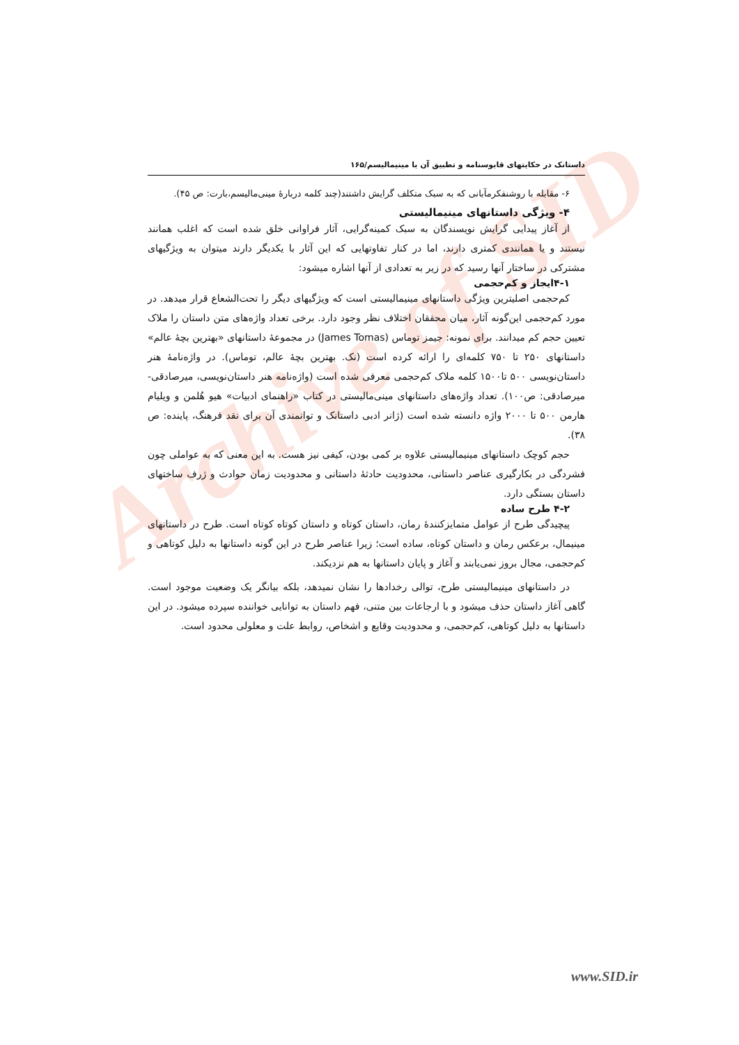Archive of SID
داستانک در حکایتهای قابوسنامه و تطبیق آن با مینیمالیسم/۱۶۵
۶- مقابله با روشنفکرمآبانی که به سبک متکلف گرایش داشتند(چند کلمه دربارهٔ مینی‌مالیسم،بارت: ص ۴۵).
۴- ویژگی داستانهای مینیمالیستی
از آغاز پیدایی گرایش نویسندگان به سبک کمینه‌گرایی، آثار فراوانی خلق شده است که اغلب همانند نیستند و یا همانندی کمتری دارند، اما در کنار تفاوتهایی که این آثار با یکدیگر دارند میتوان به ویژگیهای مشترکی در ساختار آنها رسید که در زیر به تعدادی از آنها اشاره میشود:
۴-۱ایجاز و کم‌حجمی
کم‌حجمی اصلیترین ویژگی داستانهای مینیمالیستی است که ویژگیهای دیگر را تحت‌الشعاع قرار میدهد. در مورد کم‌حجمی این‌گونه آثار، میان محققان اختلاف نظر وجود دارد. برخی تعداد واژه‌های متن داستان را ملاک تعیین حجم کم میدانند. برای نمونه: جیمز توماس (James Tomas) در مجموعهٔ داستانهای «بهترین بچهٔ عالم» داستانهای ۲۵۰ تا ۷۵۰ کلمه‌ای را ارائه کرده است (نک. بهترین بچهٔ عالم، توماس). در واژه‌نامهٔ هنر داستان‌نویسی ۵۰۰ تا۱۵۰۰ کلمه ملاک کم‌حجمی معرفی شده است (واژه‌نامه هنر داستان‌نویسی، میرصادقی- میرصادقی: ص۱۰۰). تعداد واژه‌های داستانهای مینی‌مالیستی در کتاب «راهنمای ادبیات» هیو هُلمن و ویلیام هارمن ۵۰۰ تا ۲۰۰۰ واژه دانسته شده است (ژانر ادبی داستانک و توانمندی آن برای نقد فرهنگ، پاینده: ص ۳۸).
حجم کوچک داستانهای مینیمالیستی علاوه بر کمی بودن، کیفی نیز هست. به این معنی که به عواملی چون فشردگی در بکارگیری عناصر داستانی، محدودیت حادثهٔ داستانی و محدودیت زمان حوادث و ژرف ساختهای داستان بستگی دارد.
۴-۲ طرح ساده
پیچیدگی طرح از عوامل متمایزکنندهٔ رمان، داستان کوتاه و داستان کوتاه کوتاه است. طرح در داستانهای مینیمال، برعکس رمان و داستان کوتاه، ساده است؛ زیرا عناصر طرح در این گونه داستانها به دلیل کوتاهی و کم‌حجمی، مجال بروز نمی‌یابند و آغاز و پایان داستانها به هم نزدیکند.
در داستانهای مینیمالیستی طرح، توالی رخدادها را نشان نمیدهد، بلکه بیانگر یک وضعیت موجود است. گاهی آغاز داستان حذف میشود و با ارجاعات بین متنی، فهم داستان به توانایی خواننده سپرده میشود. در این داستانها به دلیل کوتاهی، کم‌حجمی، و محدودیت وقایع و اشخاص، روابط علت و معلولی محدود است.
www.SID.ir